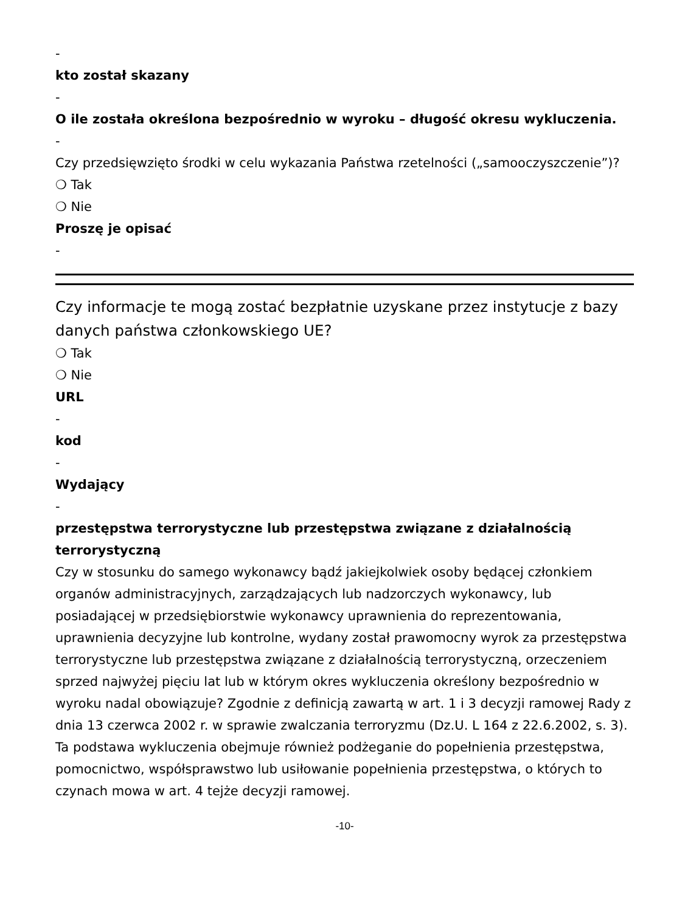-
kto został skazany
-
O ile została określona bezpośrednio w wyroku – długość okresu wykluczenia.
-
Czy przedsięwzięto środki w celu wykazania Państwa rzetelności („samooczyszczenie”)?
❍ Tak
❍ Nie
Proszę je opisać
-
Czy informacje te mogą zostać bezpłatnie uzyskane przez instytucje z bazy danych państwa członkowskiego UE?
❍ Tak
❍ Nie
URL
-
kod
-
Wydający
-
przestępstwa terrorystyczne lub przestępstwa związane z działalnością terrorystyczną
Czy w stosunku do samego wykonawcy bądź jakiejkolwiek osoby będącej członkiem organów administracyjnych, zarządzających lub nadzorczych wykonawcy, lub posiadającej w przedsiębiorstwie wykonawcy uprawnienia do reprezentowania, uprawnienia decyzyjne lub kontrolne, wydany został prawomocny wyrok za przestępstwa terrorystyczne lub przestępstwa związane z działalnością terrorystyczną, orzeczeniem sprzed najwyżej pięciu lat lub w którym okres wykluczenia określony bezpośrednio w wyroku nadal obowiązuje? Zgodnie z definicją zawartą w art. 1 i 3 decyzji ramowej Rady z dnia 13 czerwca 2002 r. w sprawie zwalczania terroryzmu (Dz.U. L 164 z 22.6.2002, s. 3). Ta podstawa wykluczenia obejmuje również podżeganie do popełnienia przestępstwa, pomocnictwo, współsprawstwo lub usiłowanie popełnienia przestępstwa, o których to czynach mowa w art. 4 tejże decyzji ramowej.
-10-